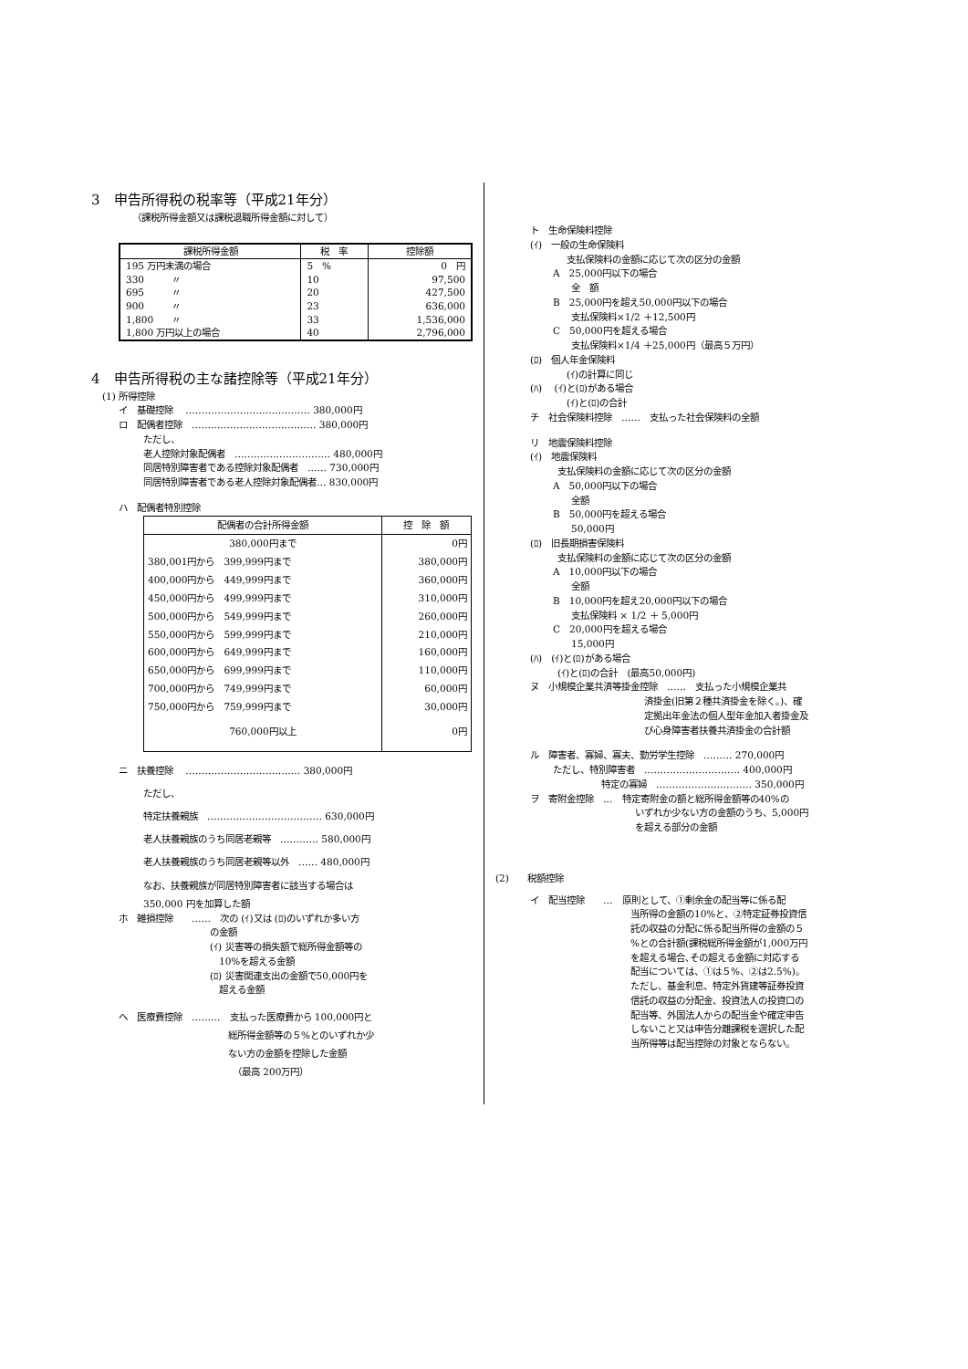3　申告所得税の税率等（平成21年分）
（課税所得金額又は課税退職所得金額に対して）
| 課税所得金額 | 税 率 | 控除額 |
| --- | --- | --- |
| 195 万円未満の場合 | 5 % | 0 円 |
| 330 〃 | 10 | 97,500 |
| 695 〃 | 20 | 427,500 |
| 900 〃 | 23 | 636,000 |
| 1,800 〃 | 33 | 1,536,000 |
| 1,800 万円以上の場合 | 40 | 2,796,000 |
4　申告所得税の主な諸控除等（平成21年分）
(1) 所得控除
イ　基礎控除　 ………………………………… 380,000円
ロ　配偶者控除　………………………………… 380,000円
ただし、
老人控除対象配偶者　………………………… 480,000円
同居特別障害者である控除対象配偶者　…… 730,000円
同居特別障害者である老人控除対象配偶者… 830,000円
ハ　配偶者特別控除
| 配偶者の合計所得金額 | 控 除 額 |
| --- | --- |
| 380,000円まで | 0円 |
| 380,001円から 399,999円まで | 380,000円 |
| 400,000円から 449,999円まで | 360,000円 |
| 450,000円から 499,999円まで | 310,000円 |
| 500,000円から 549,999円まで | 260,000円 |
| 550,000円から 599,999円まで | 210,000円 |
| 600,000円から 649,999円まで | 160,000円 |
| 650,000円から 699,999円まで | 110,000円 |
| 700,000円から 749,999円まで | 60,000円 |
| 750,000円から 759,999円まで | 30,000円 |
| 760,000円以上 | 0円 |
ニ　扶養控除　 ……………………………… 380,000円
ただし、
特定扶養親族　……………………………… 630,000円
老人扶養親族のうち同居老親等　………… 580,000円
老人扶養親族のうち同居老親等以外　…… 480,000円
なお、扶養親族が同居特別障害者に該当する場合は
350,000 円を加算した額
ホ　雑損控除　　……　次の (ｲ)又は (ﾛ)のいずれか多い方
の金額
(ｲ) 災害等の損失額で総所得金額等の
　10%を超える金額
(ﾛ) 災害関連支出の金額で50,000円を
　超える金額
へ　医療費控除　………　支払った医療費から 100,000円と
総所得金額等の５%とのいずれか少
ない方の金額を控除した金額
（最高 200万円）
ト　生命保険料控除
(ｲ)　一般の生命保険料
支払保険料の金額に応じて次の区分の金額
A　25,000円以下の場合
　　全　額
B　25,000円を超え50,000円以下の場合
　　支払保険料×1/2 ＋12,500円
C　50,000円を超える場合
　　支払保険料×1/4 ＋25,000円（最高５万円）
(ﾛ)　個人年金保険料
(ｲ)の計算に同じ
(ﾊ)　 (ｲ)と(ﾛ)がある場合
(ｲ)と(ﾛ)の合計
チ　社会保険料控除　……　支払った社会保険料の全額
リ　地震保険料控除
(ｲ)　地震保険料
支払保険料の金額に応じて次の区分の金額
A　50,000円以下の場合
　　全額
B　50,000円を超える場合
　　50,000円
(ﾛ)　旧長期損害保険料
支払保険料の金額に応じて次の区分の金額
A　10,000円以下の場合
　　全額
B　10,000円を超え20,000円以下の場合
　　支払保険料 × 1/2 ＋ 5,000円
C　20,000円を超える場合
　　15,000円
(ﾊ)　(ｲ)と(ﾛ)がある場合
(ｲ)と(ﾛ)の合計　(最高50,000円)
ヌ　小規模企業共済等掛金控除　……　支払った小規模企業共
済掛金(旧第２種共済掛金を除く。)、確
定拠出年金法の個人型年金加入者掛金及
び心身障害者扶養共済掛金の合計額
ル　障害者、寡婦、寡夫、勤労学生控除　……… 270,000円
ただし、特別障害者　………………………… 400,000円
特定の寡婦　………………………… 350,000円
ヲ　寄附金控除　…　特定寄附金の額と総所得金額等の40%の
いずれか少ない方の金額のうち、5,000円
を超える部分の金額
(2)　　税額控除
イ　配当控除　　…　原則として、①剰余金の配当等に係る配
当所得の金額の10%と、②特定証券投資信
託の収益の分配に係る配当所得の金額の５
%との合計額(課税総所得金額が1,000万円
を超える場合､その超える金額に対応する
配当については、①は５%、②は2.5%)。
ただし、基金利息、特定外貨建等証券投資
信託の収益の分配金、投資法人の投資口の
配当等、外国法人からの配当金や確定申告
しないこと又は申告分離課税を選択した配
当所得等は配当控除の対象とならない。